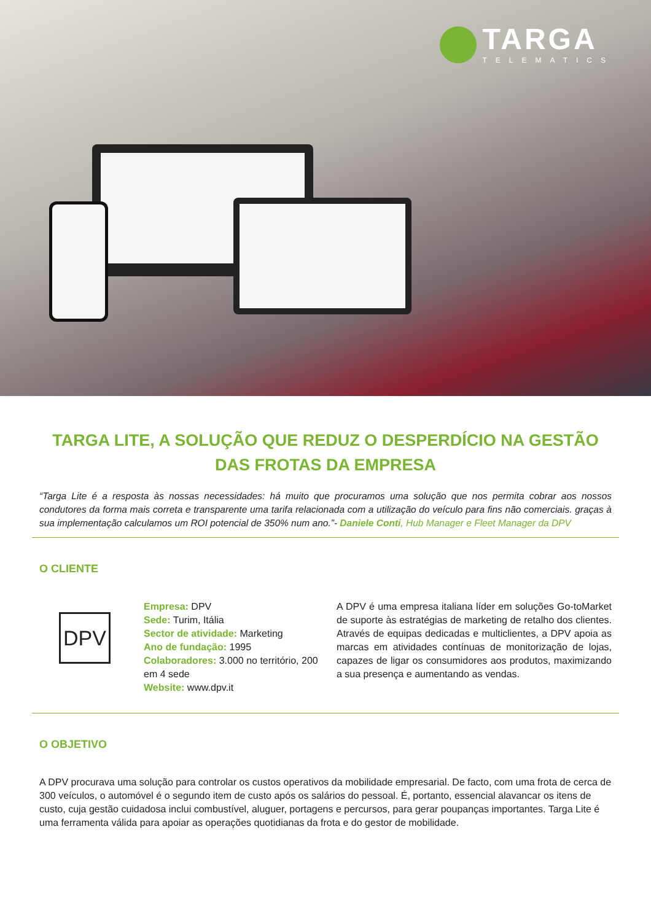TARGA
TELEMATICS
TARGA LITE, A SOLUÇÃO QUE REDUZ O DESPERDÍCIO NA GESTÃO DAS FROTAS DA EMPRESA
“Targa Lite é a resposta às nossas necessidades: há muito que procuramos uma solução que nos permita cobrar aos nossos condutores da forma mais correta e transparente uma tarifa relacionada com a utilização do veículo para fins não comerciais. graças à sua implementação calculamos um ROI potencial de 350% num ano.”- Daniele Conti, Hub Manager e Fleet Manager da DPV
O CLIENTE
DPV
Empresa: DPV
Sede: Turim, Itália
Sector de atividade: Marketing
Ano de fundação: 1995
Colaboradores: 3.000 no território, 200 em 4 sede
Website: www.dpv.it
A DPV é uma empresa italiana líder em soluções Go-toMarket de suporte às estratégias de marketing de retalho dos clientes. Através de equipas dedicadas e multiclientes, a DPV apoia as marcas em atividades contínuas de monitorização de lojas, capazes de ligar os consumidores aos produtos, maximizando a sua presença e aumentando as vendas.
O OBJETIVO
A DPV procurava uma solução para controlar os custos operativos da mobilidade empresarial. De facto, com uma frota de cerca de 300 veículos, o automóvel é o segundo item de custo após os salários do pessoal. É, portanto, essencial alavancar os itens de custo, cuja gestão cuidadosa inclui combustível, aluguer, portagens e percursos, para gerar poupanças importantes. Targa Lite é uma ferramenta válida para apoiar as operações quotidianas da frota e do gestor de mobilidade.